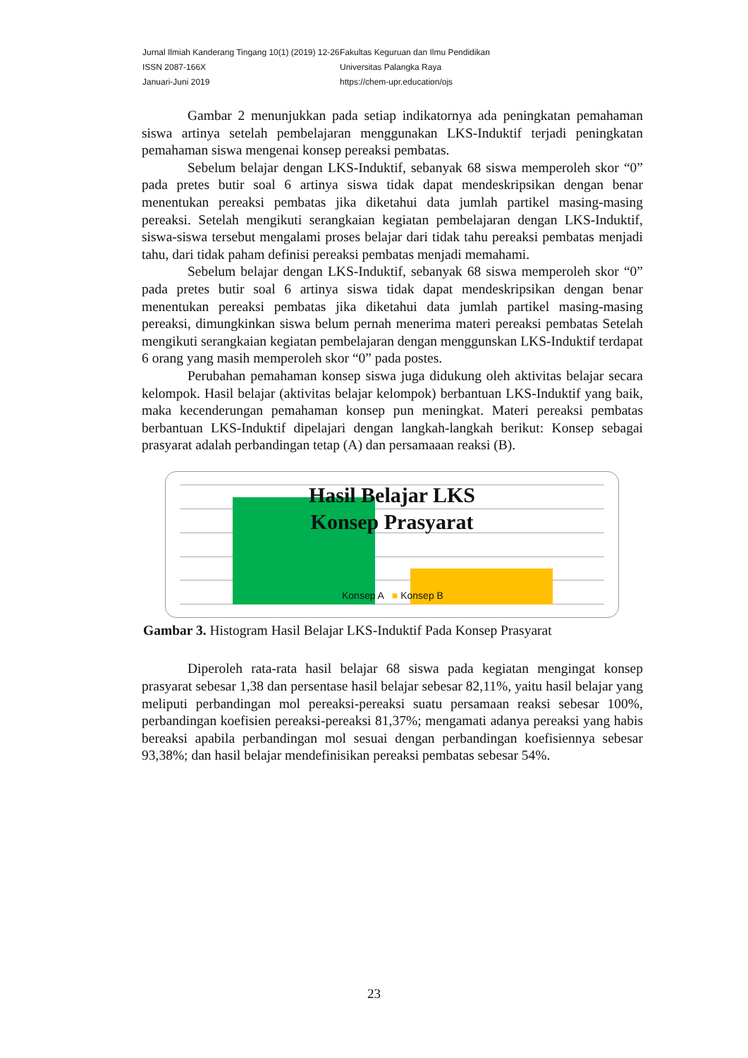Jurnal Ilmiah Kanderang Tingang 10(1) (2019) 12-26
ISSN 2087-166X
Januari-Juni 2019
Fakultas Keguruan dan Ilmu Pendidikan
Universitas Palangka Raya
https://chem-upr.education/ojs
Gambar 2 menunjukkan pada setiap indikatornya ada peningkatan pemahaman siswa artinya setelah pembelajaran menggunakan LKS-Induktif terjadi peningkatan pemahaman siswa mengenai konsep pereaksi pembatas.
Sebelum belajar dengan LKS-Induktif, sebanyak 68 siswa memperoleh skor “0” pada pretes butir soal 6 artinya siswa tidak dapat mendeskripsikan dengan benar menentukan pereaksi pembatas jika diketahui data jumlah partikel masing-masing pereaksi. Setelah mengikuti serangkaian kegiatan pembelajaran dengan LKS-Induktif, siswa-siswa tersebut mengalami proses belajar dari tidak tahu pereaksi pembatas menjadi tahu, dari tidak paham definisi pereaksi pembatas menjadi memahami.
Sebelum belajar dengan LKS-Induktif, sebanyak 68 siswa memperoleh skor “0” pada pretes butir soal 6 artinya siswa tidak dapat mendeskripsikan dengan benar menentukan pereaksi pembatas jika diketahui data jumlah partikel masing-masing pereaksi, dimungkinkan siswa belum pernah menerima materi pereaksi pembatas Setelah mengikuti serangkaian kegiatan pembelajaran dengan menggunskan LKS-Induktif terdapat 6 orang yang masih memperoleh skor “0” pada postes.
Perubahan pemahaman konsep siswa juga didukung oleh aktivitas belajar secara kelompok. Hasil belajar (aktivitas belajar kelompok) berbantuan LKS-Induktif yang baik, maka kecenderungan pemahaman konsep pun meningkat. Materi pereaksi pembatas berbantuan LKS-Induktif dipelajari dengan langkah-langkah berikut: Konsep sebagai prasyarat adalah perbandingan tetap (A) dan persamaaan reaksi (B).
Hasil Belajar LKS
Konsep Prasyarat
Konsep A ■ Konsep B
Gambar 3. Histogram Hasil Belajar LKS-Induktif Pada Konsep Prasyarat
Diperoleh rata-rata hasil belajar 68 siswa pada kegiatan mengingat konsep prasyarat sebesar 1,38 dan persentase hasil belajar sebesar 82,11%, yaitu hasil belajar yang meliputi perbandingan mol pereaksi-pereaksi suatu persamaan reaksi sebesar 100%, perbandingan koefisien pereaksi-pereaksi 81,37%; mengamati adanya pereaksi yang habis bereaksi apabila perbandingan mol sesuai dengan perbandingan koefisiennya sebesar 93,38%; dan hasil belajar mendefinisikan pereaksi pembatas sebesar 54%.
23